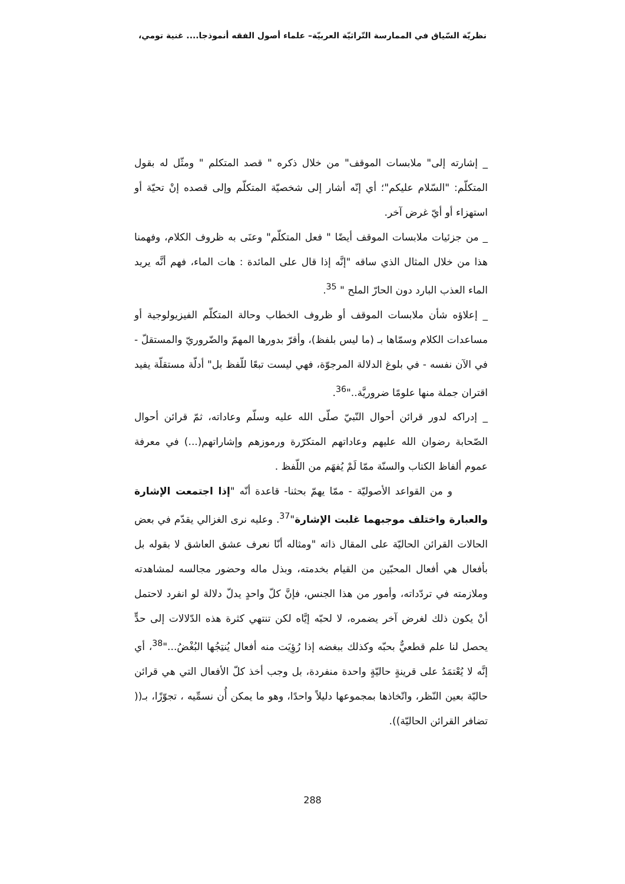نظريّة السّياق في الممارسة التّراثيّة العربيّة– علماء أصول الفقه أنموذجا.... غنية تومي،
_ إشارته إلى" ملابسات الموقف" من خلال ذكره " قصد المتكلم " ومثّل له بقول المتكلّم: "السّلام عليكم"؛ أي إنّه أشار إلى شخصيّة المتكلّم وإلى قصده إنْ تحيّة أو استهزاء أو أيّ غرض آخر.
_ من جزئيات ملابسات الموقف أيضًا " فعل المتكلّم" وعنَى به ظروف الكلام، وفهمنا هذا من خلال المثال الذي ساقه "إنَّه إذا قال على المائدة : هات الماء، فهم أنَّه يريد الماء العذب البارد دون الحارّ الملح " <sup>35</sup>.
_ إعلاؤه شأن ملابسات الموقف أو ظروف الخطاب وحالة المتكلّم الفيزيولوجية أو مساعدات الكلام وسمّاها بـ (ما ليس بلفظ)، وأقرّ بدورها المهمّ والضّروريّ والمستقلّ - في الآن نفسه - في بلوغ الدلالة المرجوّة، فهي ليست تبعًا للّفظ بل" أدلّة مستقلّة يفيد اقتران جملة منها علومًا ضروريَّة.."<sup>36</sup>.
_ إدراكه لدور قرائن أحوال النّبيّ صلّى الله عليه وسلّم وعاداته، ثمّ قرائن أحوال الصّحابة رضوان الله عليهم وعاداتهم المتكرّرة ورموزهم وإشاراتهم(...) في معرفة عموم ألفاظ الكتاب والسنّة ممّا لَمْ يُفهَم من اللّفظ .
و من القواعد الأصوليّة - ممّا يهمّ بحثنا- قاعدة أنّه "إذا اجتمعت الإشارة والعبارة واختلف موجبهما غلبت الإشارة"<sup>37</sup>. وعليه نرى الغزالي يقدّم في بعض الحالات القرائن الحاليّة على المقال ذاته "ومثاله أنّا نعرف عشق العاشق لا بقوله بل بأفعال هي أفعال المحبّين من القيام بخدمته، وبذل ماله وحضور مجالسه لمشاهدته وملازمته في تردّداته، وأمور من هذا الجنس، فإنَّ كلّ واحدٍ يدلّ دلالة لو انفرد لاحتمل أنْ يكون ذلك لغرض آخر يضمره، لا لحبّه إيَّاه لكن تنتهي كثرة هذه الدّلالات إلى حدٍّ يحصل لنا علم قطعيٌّ بحبّه وكذلك ببغضه إذا رُؤِيَت منه أفعال يُنتِجُها البُغْضُ..."<sup>38</sup>، أي إنَّه لا يُعْتمَدُ على قرينةٍ حاليّةٍ واحدة منفردة، بل وجب أخذ كلّ الأفعال التي هي قرائن حاليّة بعين النّظر، واتّخاذها بمجموعها دليلاً واحدًا، وهو ما يمكن أُن نسمِّيه ، تجوّزًا، بـ(( تضافر القرائن الحاليّة)).
288